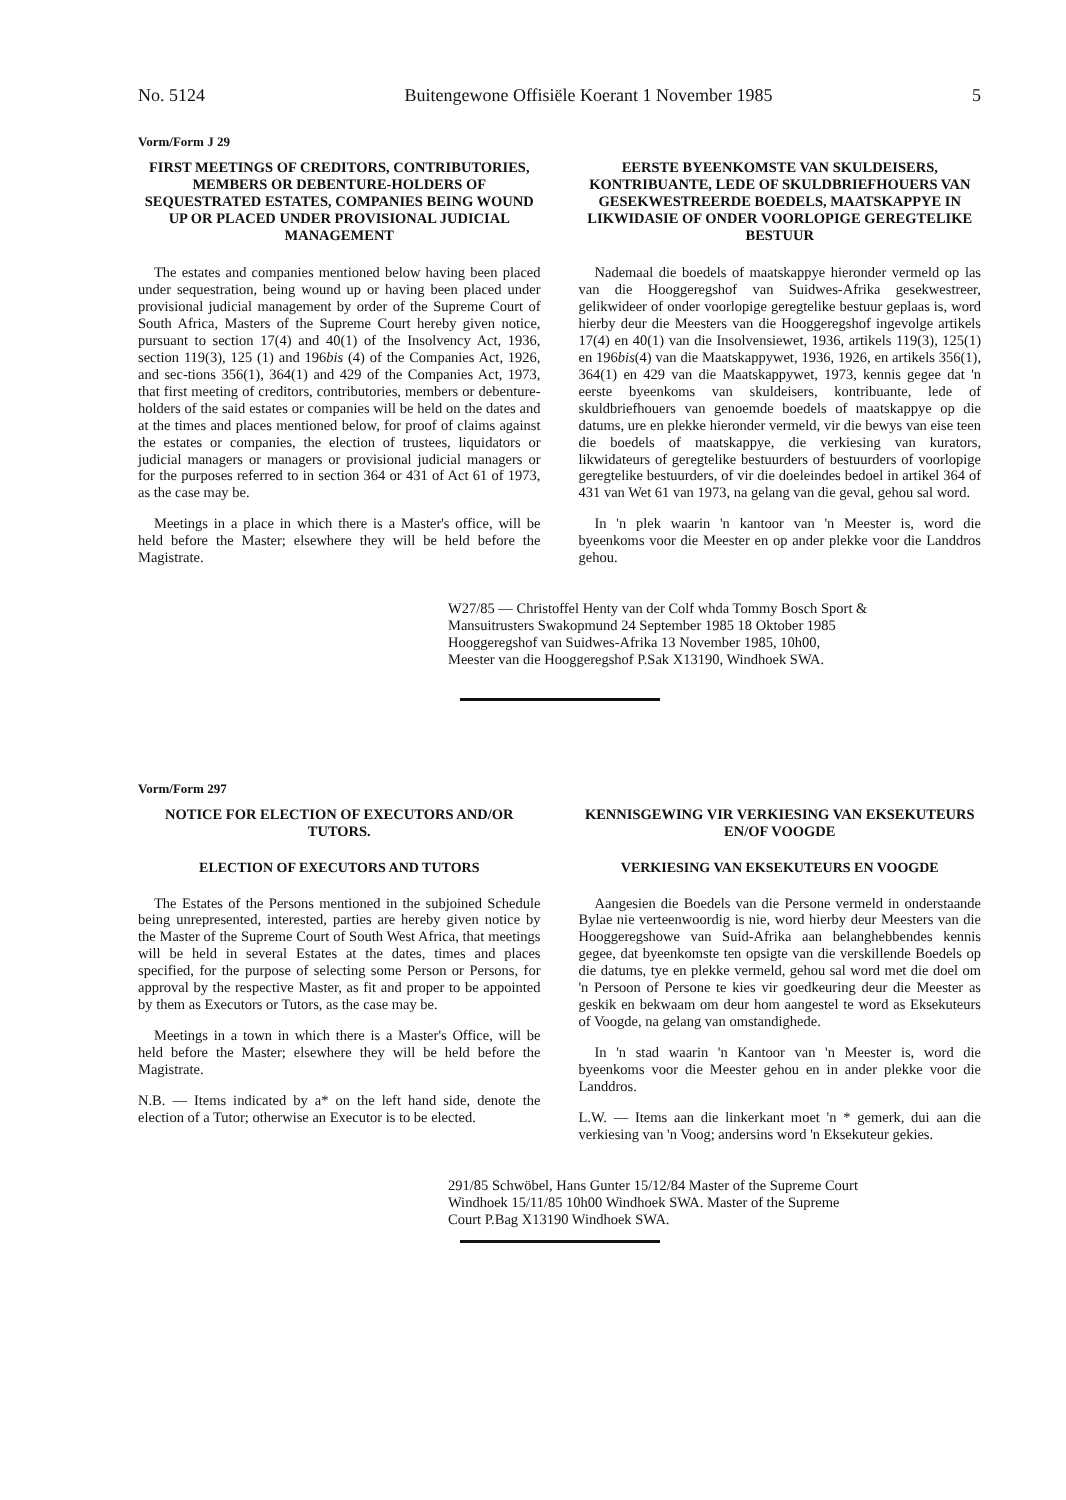No. 5124 Buitengewone Offisiële Koerant 1 November 1985 5
Vorm/Form J 29
FIRST MEETINGS OF CREDITORS, CONTRIBU­TORIES, MEMBERS OR DEBENTURE-HOLDERS OF SEQUESTRATED ESTATES, COMPANIES BEING WOUND UP OR PLACED UNDER PROVISIONAL JUDICIAL MANAGEMENT
The estates and companies mentioned below having been placed under sequestration, being wound up or having been placed under provisional judicial management by order of the Supreme Court of South Africa, Masters of the Supreme Court hereby given notice, pursuant to section 17(4) and 40(1) of the Insolvency Act, 1936, section 119(3), 125 (1) and 196bis (4) of the Companies Act, 1926, and sec-tions 356(1), 364(1) and 429 of the Companies Act, 1973, that first meeting of creditors, contributories, members or debenture-holders of the said estates or companies will be held on the dates and at the times and places mentioned below, for proof of claims against the estates or companies, the election of trustees, liquidators or judicial managers or managers or provisional judicial managers or for the purposes referred to in section 364 or 431 of Act 61 of 1973, as the case may be.
Meetings in a place in which there is a Master's office, will be held before the Master; elsewhere they will be held before the Magistrate.
EERSTE BYEENKOMSTE VAN SKULDEISERS, KONTRIBUANTE, LEDE OF SKULDBRIEFHOUERS VAN GESEKWESTREERDE BOEDELS, MAATSKAPPYE IN LIKWIDASIE OF ONDER VOORLOPIGE GEREGTELIKE BESTUUR
Nademaal die boedels of maatskappye hieronder vermeld op las van die Hooggeregshof van Suidwes-Afrika gesekwestreer, gelikwideer of onder voorlopige geregtelike bestuur geplaas is, word hierby deur die Meesters van die Hooggeregshof ingevolge artikels 17(4) en 40(1) van die Insolvensiewet, 1936, artikels 119(3), 125(1) en 196bis(4) van die Maatskappywet, 1936, 1926, en artikels 356(1), 364(1) en 429 van die Maatskappywet, 1973, kennis gegee dat 'n eerste byeenkoms van skuldeisers, kontribuante, lede of skuldbriefhouers van genoemde boedels of maatskappye op die datums, ure en plekke hieronder vermeld, vir die bewys van eise teen die boedels of maatskappye, die verkiesing van kurators, likwidateurs of geregtelike bestuurders of bestuurders of voorlopige geregtelike bestuurders, of vir die doeleindes bedoel in artikel 364 of 431 van Wet 61 van 1973, na gelang van die geval, gehou sal word.
In 'n plek waarin 'n kantoor van 'n Meester is, word die byeenkoms voor die Meester en op ander plekke voor die Landdros gehou.
W27/85 — Christoffel Henty van der Colf whda Tommy Bosch Sport & Mansuitrusters Swakopmund 24 September 1985 18 Oktober 1985 Hooggeregshof van Suidwes-Afrika 13 November 1985, 10h00, Meester van die Hooggeregshof P.Sak X13190, Windhoek SWA.
Vorm/Form 297
NOTICE FOR ELECTION OF EXECUTORS AND/OR TUTORS.
ELECTION OF EXECUTORS AND TUTORS
The Estates of the Persons mentioned in the subjoined Schedule being unrepresented, interested, parties are hereby given notice by the Master of the Supreme Court of South West Africa, that meetings will be held in several Estates at the dates, times and places specified, for the purpose of selecting some Person or Persons, for approval by the respective Master, as fit and proper to be appointed by them as Executors or Tutors, as the case may be.
Meetings in a town in which there is a Master's Office, will be held before the Master; elsewhere they will be held before the Magistrate.
N.B. — Items indicated by a* on the left hand side, denote the election of a Tutor; otherwise an Executor is to be elected.
KENNISGEWING VIR VERKIESING VAN EKSEKUTEURS EN/OF VOOGDE
VERKIESING VAN EKSEKUTEURS EN VOOGDE
Aangesien die Boedels van die Persone vermeld in onderstaande Bylae nie verteenwoordig is nie, word hierby deur Meesters van die Hooggeregshowe van Suid-Afrika aan belanghebbendes kennis gegee, dat byeenkomste ten opsigte van die verskillende Boedels op die datums, tye en plekke vermeld, gehou sal word met die doel om 'n Persoon of Persone te kies vir goedkeuring deur die Meester as geskik en bekwaam om deur hom aangestel te word as Eksekuteurs of Voogde, na gelang van omstandighede.
In 'n stad waarin 'n Kantoor van 'n Meester is, word die byeenkoms voor die Meester gehou en in ander plekke voor die Landdros.
L.W. — Items aan die linkerkant moet 'n * gemerk, dui aan die verkiesing van 'n Voog; andersins word 'n Eksekuteur gekies.
291/85 Schwöbel, Hans Gunter 15/12/84 Master of the Supreme Court Windhoek 15/11/85 10h00 Windhoek SWA. Master of the Supreme Court P.Bag X13190 Windhoek SWA.